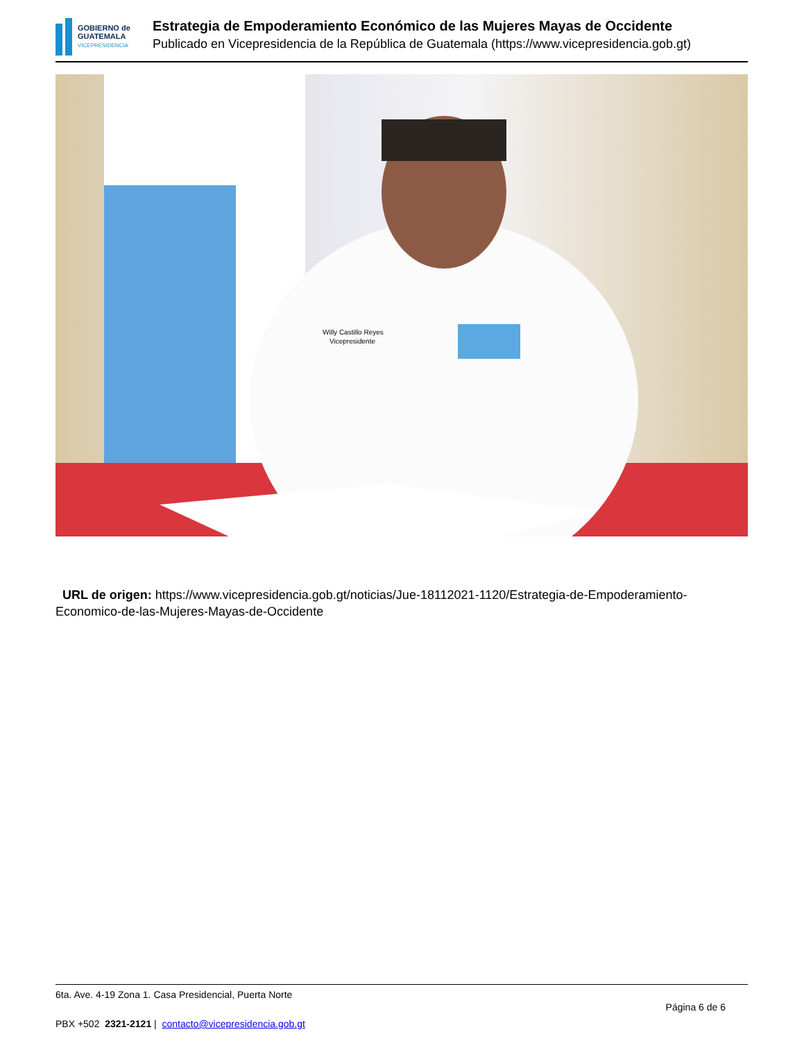GOBIERNO de
GUATEMALA
VICEPRESIDENCIA
Estrategia de Empoderamiento Económico de las Mujeres Mayas de Occidente
Publicado en Vicepresidencia de la República de Guatemala (https://www.vicepresidencia.gob.gt)
Willy Castillo Reyes
Vicepresidente
URL de origen: https://www.vicepresidencia.gob.gt/noticias/Jue-18112021-1120/Estrategia-de-Empoderamiento-Economico-de-las-Mujeres-Mayas-de-Occidente
6ta. Ave. 4-19 Zona 1. Casa Presidencial, Puerta Norte Página 6 de 6
PBX +502 2321-2121 | contacto@vicepresidencia.gob.gt